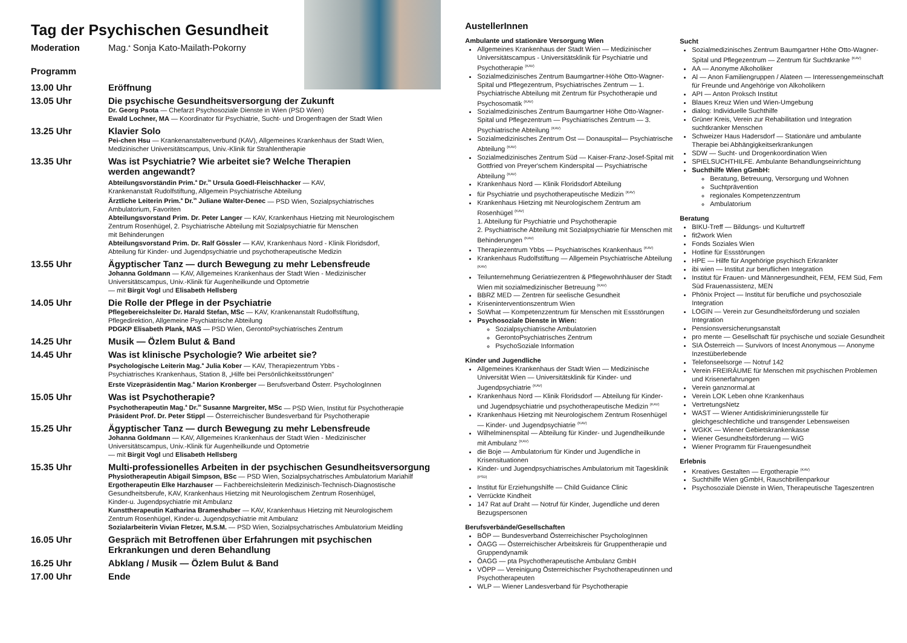Tag der Psychischen Gesundheit
Moderation Mag.<sup>a</sup> Sonja Kato-Mailath-Pokorny
Programm
13.00 Uhr
Eröffnung
13.05 Uhr
Die psychische Gesundheitsversorgung der Zukunft
Dr. Georg Psota — Chefarzt Psychosoziale Dienste in Wien (PSD Wien)
Ewald Lochner, MA — Koordinator für Psychiatrie, Sucht- und Drogenfragen der Stadt Wien
13.25 Uhr
Klavier Solo
Pei-chen Hsu — Krankenanstaltenverbund (KAV), Allgemeines Krankenhaus der Stadt Wien,
Medizinischer Universitätscampus, Univ.-Klinik für Strahlentherapie
13.35 Uhr
Was ist Psychiatrie? Wie arbeitet sie? Welche Therapien
werden angewandt?
Abteilungsvorständin Prim.<sup>a</sup> Dr.<sup>in</sup> Ursula Goedl-Fleischhacker — KAV,
Krankenanstalt Rudolfstiftung, Allgemein Psychiatrische Abteilung
Ärztliche Leiterin Prim.<sup>a</sup> Dr.<sup>in</sup> Juliane Walter-Denec — PSD Wien, Sozialpsychiatrisches
Ambulatorium, Favoriten
Abteilungsvorstand Prim. Dr. Peter Langer — KAV, Krankenhaus Hietzing mit Neurologischem
Zentrum Rosenhügel, 2. Psychiatrische Abteilung mit Sozialpsychiatrie für Menschen
mit Behinderungen
Abteilungsvorstand Prim. Dr. Ralf Gössler — KAV, Krankenhaus Nord - Klinik Floridsdorf,
Abteilung für Kinder- und Jugendpsychiatrie und psychotherapeutische Medizin
13.55 Uhr
Ägyptischer Tanz — durch Bewegung zu mehr Lebensfreude
Johanna Goldmann — KAV, Allgemeines Krankenhaus der Stadt Wien - Medizinischer
Universitätscampus, Univ.-Klinik für Augenheilkunde und Optometrie
— mit Birgit Vogl und Elisabeth Hellsberg
14.05 Uhr
Die Rolle der Pflege in der Psychiatrie
Pflegebereichsleiter Dr. Harald Stefan, MSc — KAV, Krankenanstalt Rudolfstiftung,
Pflegedirektion, Allgemeine Psychiatrische Abteilung
PDGKP Elisabeth Plank, MAS — PSD Wien, GerontoPsychiatrisches Zentrum
14.25 Uhr
Musik — Özlem Bulut & Band
14.45 Uhr
Was ist klinische Psychologie? Wie arbeitet sie?
Psychologische Leiterin Mag.<sup>a</sup> Julia Kober — KAV, Therapiezentrum Ybbs -
Psychiatrisches Krankenhaus, Station 8, „Hilfe bei Persönlichkeitsstörungen"
Erste Vizepräsidentin Mag.<sup>a</sup> Marion Kronberger — Berufsverband Österr. PsychologInnen
15.05 Uhr
Was ist Psychotherapie?
Psychotherapeutin Mag.<sup>a</sup> Dr.<sup>in</sup> Susanne Margreiter, MSc — PSD Wien, Institut für Psychotherapie
Präsident Prof. Dr. Peter Stippl — Österreichischer Bundesverband für Psychotherapie
15.25 Uhr
Ägyptischer Tanz — durch Bewegung zu mehr Lebensfreude
Johanna Goldmann — KAV, Allgemeines Krankenhaus der Stadt Wien - Medizinischer
Universitätscampus, Univ.-Klinik für Augenheilkunde und Optometrie
— mit Birgit Vogl und Elisabeth Hellsberg
15.35 Uhr
Multi-professionelles Arbeiten in der psychischen Gesundheitsversorgung
Physiotherapeutin Abigail Simpson, BSc — PSD Wien, Sozialpsychatrisches Ambulatorium Mariahilf
Ergotherapeutin Elke Harzhauser — Fachbereichsleiterin Medizinisch-Technisch-Diagnostische
Gesundheitsberufe, KAV, Krankenhaus Hietzing mit Neurologischem Zentrum Rosenhügel,
Kinder-u. Jugendpsychiatrie mit Ambulanz
Kunsttherapeutin Katharina Brameshuber — KAV, Krankenhaus Hietzing mit Neurologischem
Zentrum Rosenhügel, Kinder-u. Jugendpsychiatrie mit Ambulanz
Sozialarbeiterin Vivian Fletzer, M.S.M. — PSD Wien, Sozialpsychatrisches Ambulatorium Meidling
16.05 Uhr
Gespräch mit Betroffenen über Erfahrungen mit psychischen
Erkrankungen und deren Behandlung
16.25 Uhr
Abklang / Musik — Özlem Bulut & Band
17.00 Uhr
Ende
AustellerInnen
Ambulante und stationäre Versorgung Wien
Allgemeines Krankenhaus der Stadt Wien — Medizinischer Universitätscampus - Universitätsklinik für Psychiatrie und Psychotherapie <sup>(KAV)</sup>
Sozialmedizinisches Zentrum Baumgartner-Höhe Otto-Wagner-Spital und Pflegezentrum, Psychiatrisches Zentrum — 1. Psychiatrische Abteilung mit Zentrum für Psychotherapie und Psychosomatik <sup>(KAV)</sup>
Sozialmedizinisches Zentrum Baumgartner Höhe Otto-Wagner-Spital und Pflegezentrum — Psychiatrisches Zentrum — 3. Psychiatrische Abteilung <sup>(KAV)</sup>
Sozialmedizinisches Zentrum Ost — Donauspital— Psychiatrische Abteilung <sup>(KAV)</sup>
Sozialmedizinisches Zentrum Süd — Kaiser-Franz-Josef-Spital mit Gottfried von Preyer'schem Kinderspital — Psychiatrische Abteilung <sup>(KAV)</sup>
Krankenhaus Nord — Klinik Floridsdorf Abteilung
für Psychiatrie und psychotherapeutische Medizin <sup>(KAV)</sup>
Krankenhaus Hietzing mit Neurologischem Zentrum am Rosenhügel <sup>(KAV)</sup>
1. Abteilung für Psychiatrie und Psychotherapie
2. Psychiatrische Abteilung mit Sozialpsychiatrie für Menschen mit Behinderungen <sup>(KAV)</sup>
Therapiezentrum Ybbs — Psychiatrisches Krankenhaus <sup>(KAV)</sup>
Krankenhaus Rudolfstiftung — Allgemein Psychiatrische Abteilung <sup>(KAV)</sup>
Teilunternehmung Geriatriezentren & Pflegewohnhäuser der Stadt Wien mit sozialmedizinischer Betreuung <sup>(KAV)</sup>
BBRZ MED — Zentren für seelische Gesundheit
Kriseninterventionszentrum Wien
SoWhat — Kompetenzzentrum für Menschen mit Essstörungen
Psychosoziale Dienste in Wien:
Sozialpsychiatrische Ambulatorien
GerontoPsychiatrisches Zentrum
PsychoSoziale Information
Kinder und Jugendliche
Allgemeines Krankenhaus der Stadt Wien — Medizinische Universität Wien — Universitätsklinik für Kinder- und Jugendpsychiatrie <sup>(KAV)</sup>
Krankenhaus Nord — Klinik Floridsdorf — Abteilung für Kinder- und Jugendpsychiatrie und psychotherapeutische Medizin <sup>(KAV)</sup>
Krankenhaus Hietzing mit Neurologischem Zentrum Rosenhügel — Kinder- und Jugendpsychiatrie <sup>(KAV)</sup>
Wilhelminenspital — Abteilung für Kinder- und Jugendheilkunde mit Ambulanz <sup>(KAV)</sup>
die Boje — Ambulatorium für Kinder und Jugendliche in Krisensituationen
Kinder- und Jugendpsychiatrisches Ambulatorium mit Tagesklinik <sup>(PSD)</sup>
Institut für Erziehungshilfe — Child Guidance Clinic
Verrückte Kindheit
147 Rat auf Draht — Notruf für Kinder, Jugendliche und deren Bezugspersonen
Berufsverbände/Gesellschaften
BÖP — Bundesverband Österreichischer PsychologInnen
ÖAGG — Österreichischer Arbeitskreis für Gruppentherapie und Gruppendynamik
ÖAGG — pta Psychotherapeutische Ambulanz GmbH
VÖPP — Vereinigung Österreichischer Psychotherapeutinnen und Psychotherapeuten
WLP — Wiener Landesverband für Psychotherapie
Sucht
Sozialmedizinisches Zentrum Baumgartner Höhe Otto-Wagner-Spital und Pflegezentrum — Zentrum für Suchtkranke <sup>(KAV)</sup>
AA — Anonyme Alkoholiker
Al — Anon Familiengruppen / Alateen — Interessengemeinschaft für Freunde und Angehörige von Alkoholikern
API — Anton Proksch Institut
Blaues Kreuz Wien und Wien-Umgebung
dialog: Individuelle Suchthilfe
Grüner Kreis, Verein zur Rehabilitation und Integration suchtkranker Menschen
Schweizer Haus Hadersdorf — Stationäre und ambulante Therapie bei Abhängigkeitserkrankungen
SDW — Sucht- und Drogenkoordination Wien
SPIELSUCHTHILFE. Ambulante Behandlungseinrichtung
Suchthilfe Wien gGmbH:
Beratung, Betreuung, Versorgung und Wohnen
Suchtprävention
regionales Kompetenzzentrum
Ambulatorium
Beratung
BIKU-Treff — Bildungs- und Kulturtreff
fit2work Wien
Fonds Soziales Wien
Hotline für Essstörungen
HPE — Hilfe für Angehörige psychisch Erkrankter
ibi wien — Institut zur beruflichen Integration
Institut für Frauen- und Männergesundheit, FEM, FEM Süd, Fem Süd Frauenassistenz, MEN
Phönix Project — Institut für berufliche und psychosoziale Integration
LOGIN — Verein zur Gesundheitsförderung und sozialen Integration
Pensionsversicherungsanstalt
pro mente — Gesellschaft für psychische und soziale Gesundheit
SIA Österreich — Survivors of Incest Anonymous — Anonyme Inzestüberlebende
Telefonseelsorge — Notruf 142
Verein FREIRÄUME für Menschen mit psychischen Problemen und Krisenerfahrungen
Verein ganznormal.at
Verein LOK Leben ohne Krankenhaus
VertretungsNetz
WAST — Wiener Antidiskriminierungsstelle für gleichgeschlechtliche und transgender Lebensweisen
WGKK — Wiener Gebietskrankenkasse
Wiener Gesundheitsförderung — WiG
Wiener Programm für Frauengesundheit
Erlebnis
Kreatives Gestalten — Ergotherapie <sup>(KAV)</sup>
Suchthilfe Wien gGmbH, Rauschbrillenparkour
Psychosoziale Dienste in Wien, Therapeutische Tageszentren